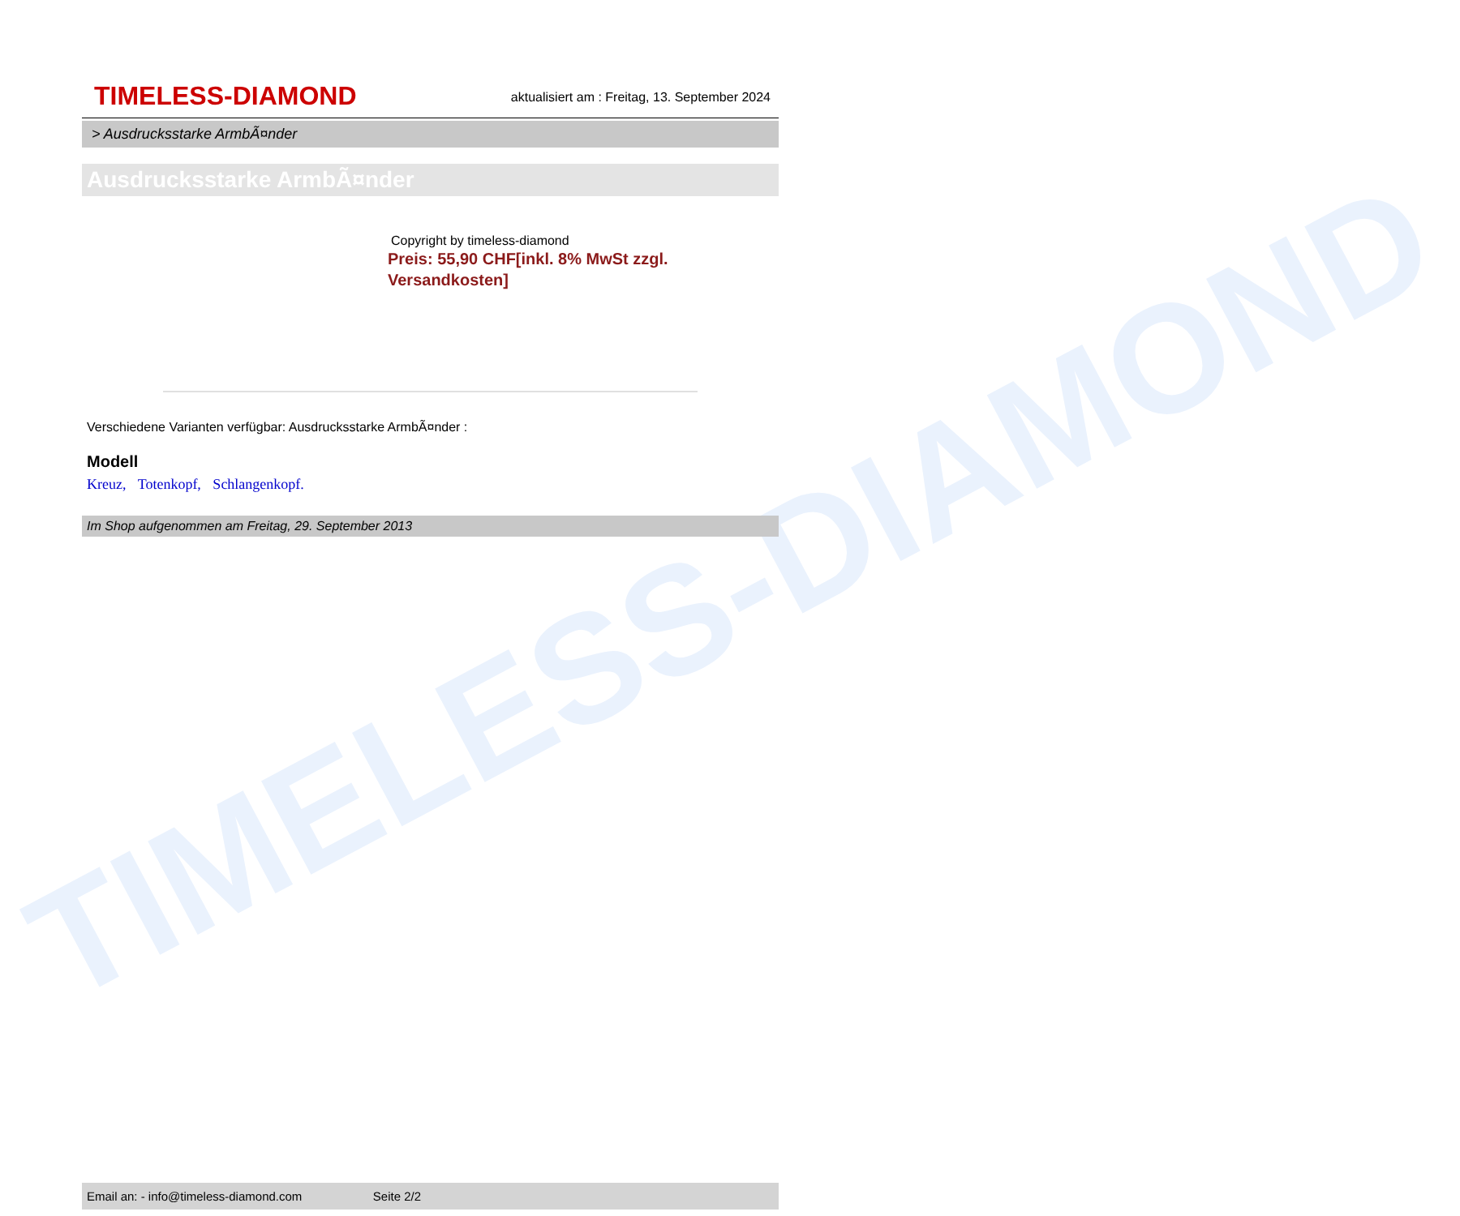TIMELESS-DIAMOND
TIMELESS-DIAMOND
aktualisiert am : Freitag, 13. September 2024
> Ausdrucksstarke ArmbÃ¤nder
Ausdrucksstarke ArmbÃ¤nder
Copyright by timeless-diamond
Preis: 55,90 CHF[inkl. 8% MwSt zzgl. Versandkosten]
Verschiedene Varianten verfügbar: Ausdrucksstarke ArmbÃ¤nder :
Modell
Kreuz, Totenkopf, Schlangenkopf.
Im Shop aufgenommen am Freitag, 29. September 2013
Email an: - info@timeless-diamond.com Seite 2/2